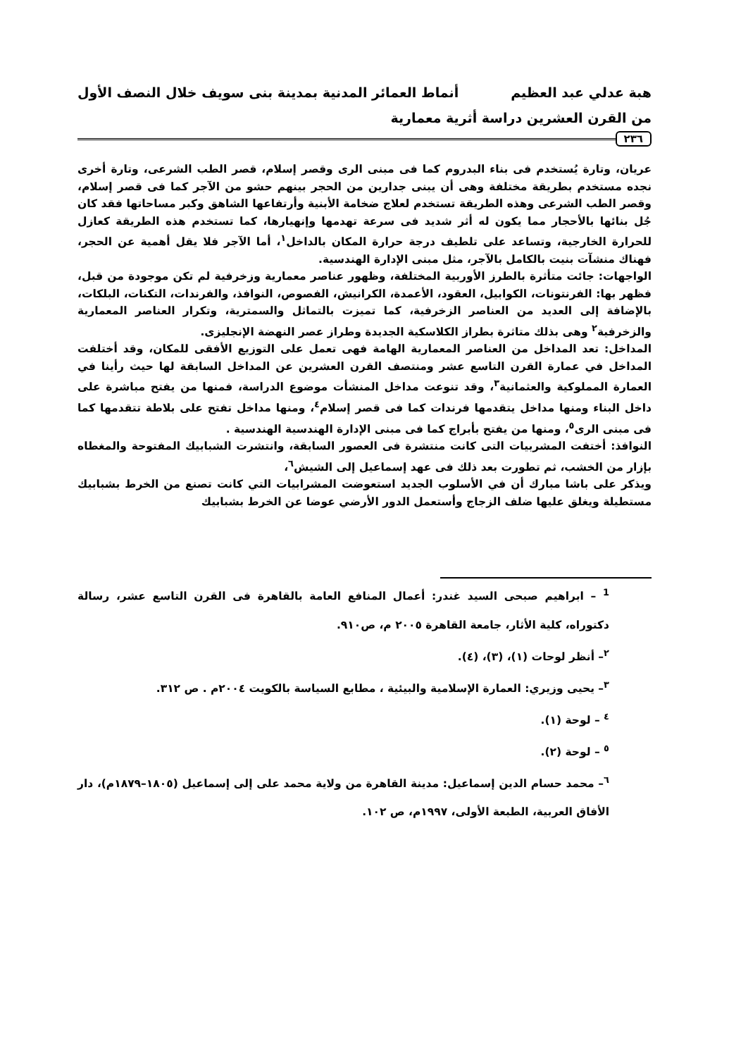هبة عدلي عبد العظيم أنماط العمائر المدنية بمدينة بنى سويف خلال النصف الأول
من القرن العشرين دراسة أثرية معمارية
٢٣٦
عريان، وتارة يُستخدم فى بناء البدروم كما فى مبنى الرى وقصر إسلام، قصر الطب الشرعى، وتارة أخرى نجده مستخدم بطريقة مختلفة وهى أن يبنى جدارين من الحجر بينهم حشو من الآجر كما فى قصر إسلام، وقصر الطب الشرعى وهذه الطريقة تستخدم لعلاج ضخامة الأبنية وأرتفاعها الشاهق وكبر مساحاتها فقد كان جُل بنائها بالأحجار مما يكون له أثر شديد فى سرعة تهدمها وإنهيارها، كما تستخدم هذه الطريقة كعازل للحرارة الخارجية، وتساعد على تلطيف درجة حرارة المكان بالداخل<sup>١</sup>، أما الآجر فلا يقل أهمية عن الحجر، فهناك منشآت بنيت بالكامل بالآجر، مثل مبنى الإدارة الهندسية.
الواجهات: جائت متأثرة بالطرز الأوربية المختلفة، وظهور عناصر معمارية وزخرفية لم تكن موجودة من قبل، فظهر بها: الفرنتونات، الكوابيل، العقود، الأعمدة، الكرانيش، الفصوص، النوافذ، والفرندات، التكنات، البلكات، بالإضافة إلى العديد من العناصر الزخرفية، كما تميزت بالتماثل والسمترية، وتكرار العناصر المعمارية والزخرفية<sup>٢</sup> وهى بذلك متاثرة بطراز الكلاسكية الجديدة وطراز عصر النهضة الإنجليزى.
المداخل: تعد المداخل من العناصر المعمارية الهامة فهى تعمل على التوزيع الأفقى للمكان، وقد أختلفت المداخل في عمارة القرن التاسع عشر ومنتصف القرن العشرين عن المداخل السابقة لها حيث رأينا في العمارة المملوكية والعثمانية<sup>٣</sup>، وقد تنوعت مداخل المنشأت موضوع الدراسة، فمنها من يفتح مباشرة على داخل البناء ومنها مداخل يتقدمها فرندات كما فى قصر إسلام<sup>٤</sup>، ومنها مداخل تفتح على بلاطة تتقدمها كما فى مبنى الرى<sup>٥</sup>، ومنها من يفتح بأبراج كما فى مبنى الإدارة الهندسية الهندسية .
النوافذ: أختفت المشربيات التى كانت منتشرة فى العصور السابقة، وانتشرت الشبابيك المفتوحة والمغطاه بإزار من الخشب، ثم تطورت بعد ذلك فى عهد إسماعيل إلى الشيش<sup>٦</sup>،
ويذكر على باشا مبارك أن في الأسلوب الجديد استعوضت المشرابيات التي كانت تصنع من الخرط بشبابيك مستطيلة ويغلق عليها ضلف الزجاج وأستعمل الدور الأرضي عوضا عن الخرط بشبابيك
<sup>1</sup> – ابراهيم صبحى السيد غندر: أعمال المنافع العامة بالقاهرة فى القرن التاسع عشر، رسالة دكتوراه، كلية الأثار، جامعة القاهرة ٢٠٠٥ م، ص٩١٠.
<sup>٢</sup>– أنظر لوحات (١)، (٣)، (٤).
<sup>٣</sup>– يحيى وزيري: العمارة الإسلامية والبيئية ، مطابع السياسة بالكويت ٢٠٠٤م . ص ٣١٢.
<sup>٤</sup> – لوحة (١).
<sup>٥</sup> – لوحة (٢).
<sup>٦</sup>– محمد حسام الدين إسماعيل: مدينة القاهرة من ولاية محمد على إلى إسماعيل (١٨٠٥–١٨٧٩م)، دار الأفاق العربية، الطبعة الأولى، ١٩٩٧م، ص ١٠٢.